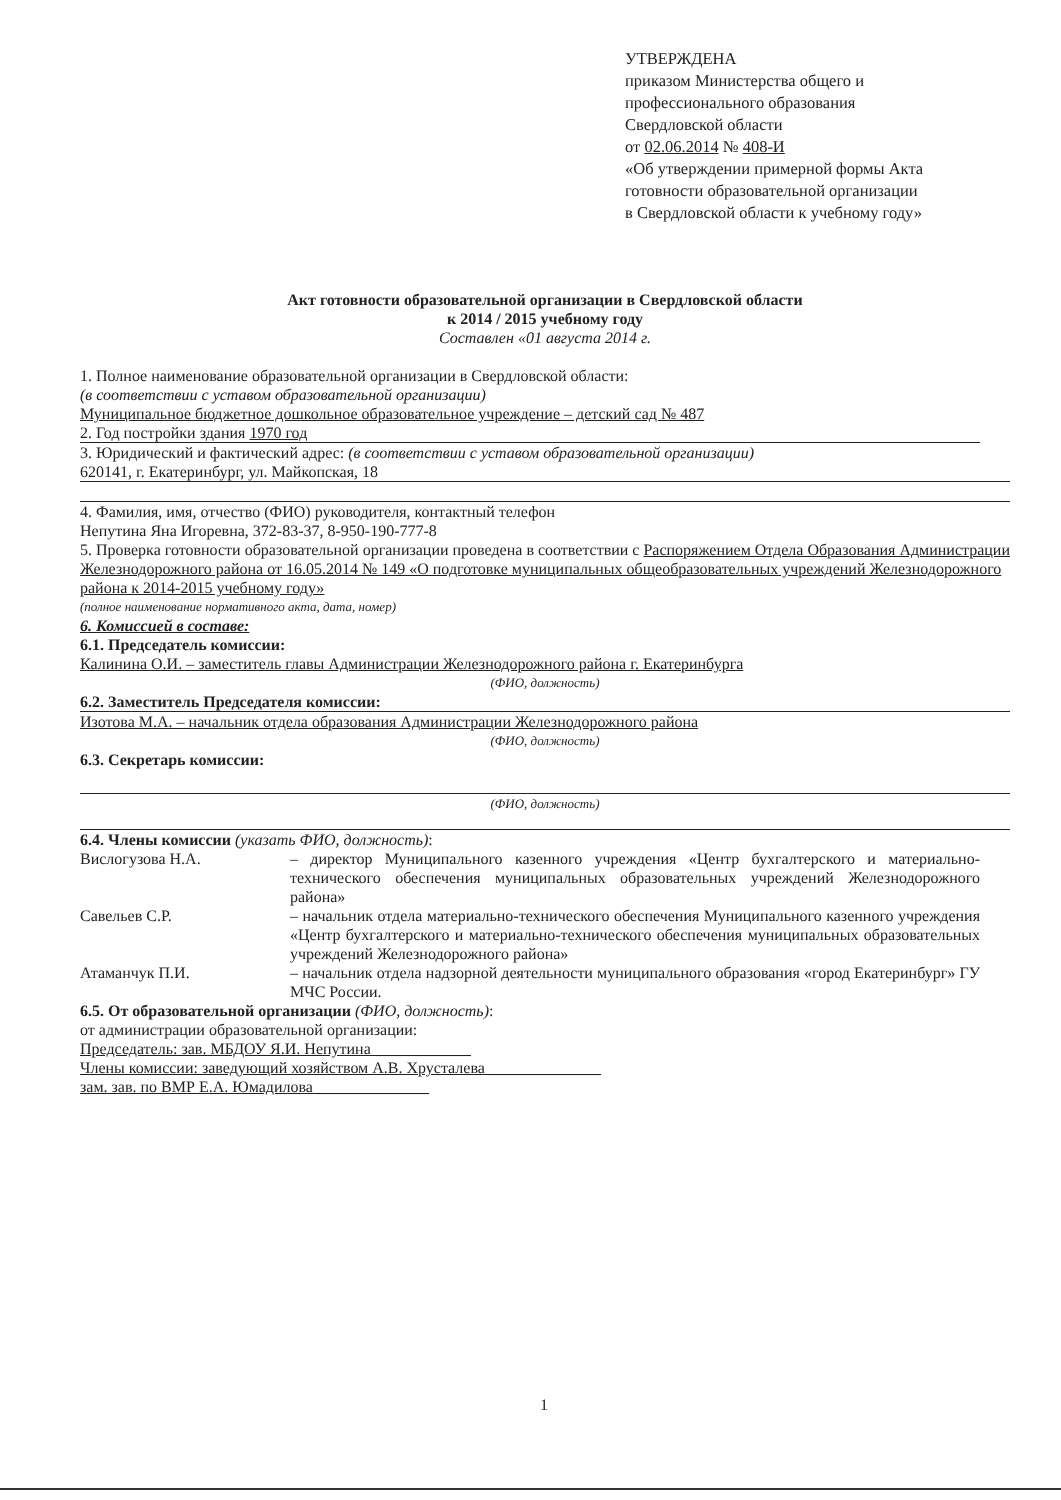УТВЕРЖДЕНА
приказом Министерства общего и
профессионального образования
Свердловской области
от 02.06.2014 № 408-И
«Об утверждении примерной формы Акта
готовности образовательной организации
в Свердловской области к учебному году»
Акт готовности образовательной организации в Свердловской области
к 2014 / 2015 учебному году
Составлен «01 августа 2014 г.
1. Полное наименование образовательной организации в Свердловской области:
(в соответствии с уставом образовательной организации)
Муниципальное бюджетное дошкольное образовательное учреждение – детский сад № 487
2. Год постройки здания 1970 год
3. Юридический и фактический адрес: (в соответствии с уставом образовательной организации)
620141, г. Екатеринбург, ул. Майкопская, 18
4. Фамилия, имя, отчество (ФИО) руководителя, контактный телефон
Непутина Яна Игоревна, 372-83-37, 8-950-190-777-8
5. Проверка готовности образовательной организации проведена в соответствии с Распоряжением Отдела Образования Администрации Железнодорожного района от 16.05.2014 № 149 «О подготовке муниципальных общеобразовательных учреждений Железнодорожного района к 2014-2015 учебному году»
(полное наименование нормативного акта, дата, номер)
6. Комиссией в составе:
6.1. Председатель комиссии:
Калинина О.И. – заместитель главы Администрации Железнодорожного района г. Екатеринбурга
(ФИО, должность)
6.2. Заместитель Председателя комиссии:
Изотова М.А. – начальник отдела образования Администрации Железнодорожного района
(ФИО, должность)
6.3. Секретарь комиссии:
(ФИО, должность)
6.4. Члены комиссии (указать ФИО, должность):
Вислогузова Н.А. – директор Муниципального казенного учреждения «Центр бухгалтерского и материально-технического обеспечения муниципальных образовательных учреждений Железнодорожного района»
Савельев С.Р. – начальник отдела материально-технического обеспечения Муниципального казенного учреждения «Центр бухгалтерского и материально-технического обеспечения муниципальных образовательных учреждений Железнодорожного района»
Атаманчук П.И. – начальник отдела надзорной деятельности муниципального образования «город Екатеринбург» ГУ МЧС России.
6.5. От образовательной организации (ФИО, должность):
от администрации образовательной организации:
Председатель: зав. МБДОУ Я.И. Непутина ____________
Члены комиссии: заведующий хозяйством А.В. Хрусталева ______________
зам. зав. по ВМР Е.А. Юмадилова ______________
1